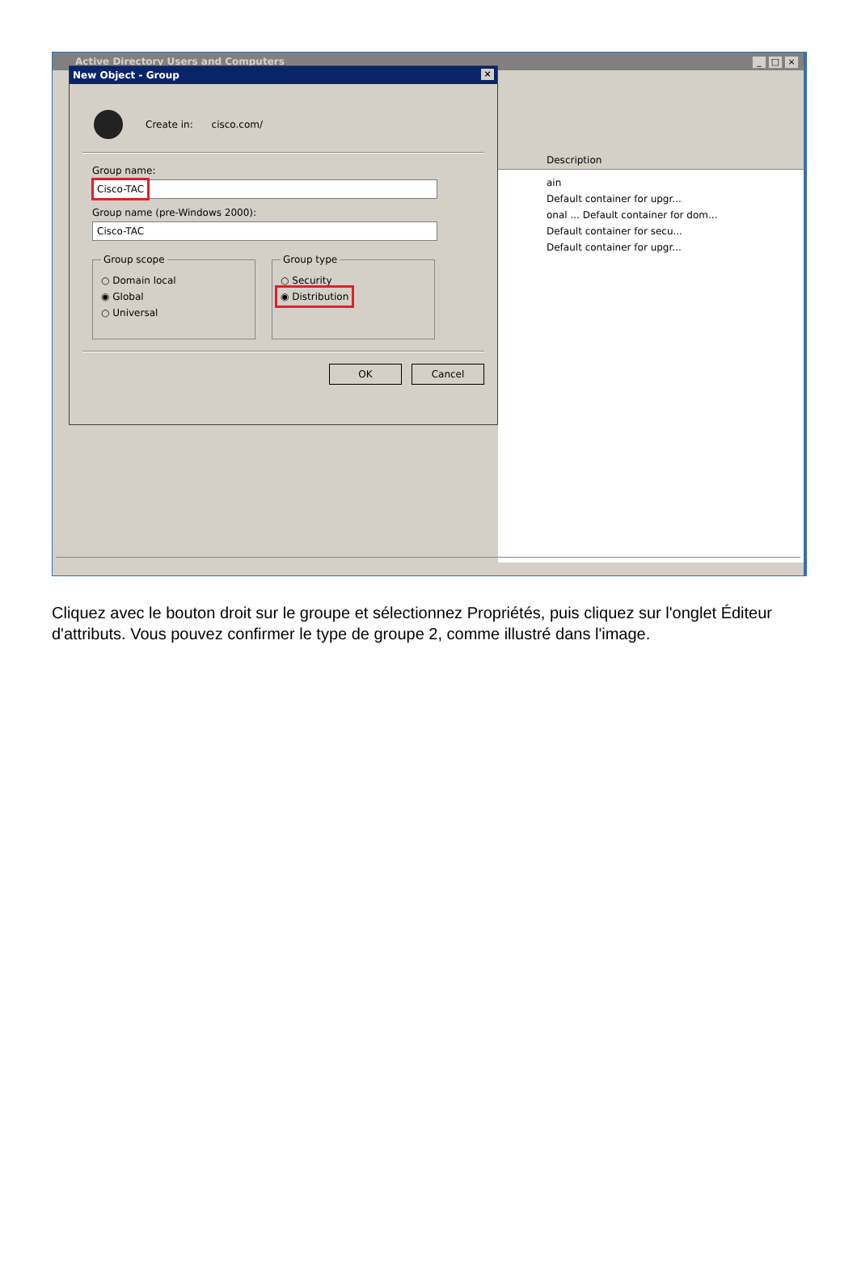Active Directory Users and Computers
_ □ ×
New Object - Group ×
Create in: cisco.com/
Group name:
Cisco-TAC
Group name (pre-Windows 2000):
Cisco-TAC
Group scope
○ Domain local
◉ Global
○ Universal
Group type
○ Security
◉ Distribution
OK Cancel
Description
ain
Default container for upgr...
onal ... Default container for dom...
Default container for secu...
Default container for upgr...
Cliquez avec le bouton droit sur le groupe et sélectionnez Propriétés, puis cliquez sur l'onglet Éditeur d'attributs. Vous pouvez confirmer le type de groupe 2, comme illustré dans l'image.